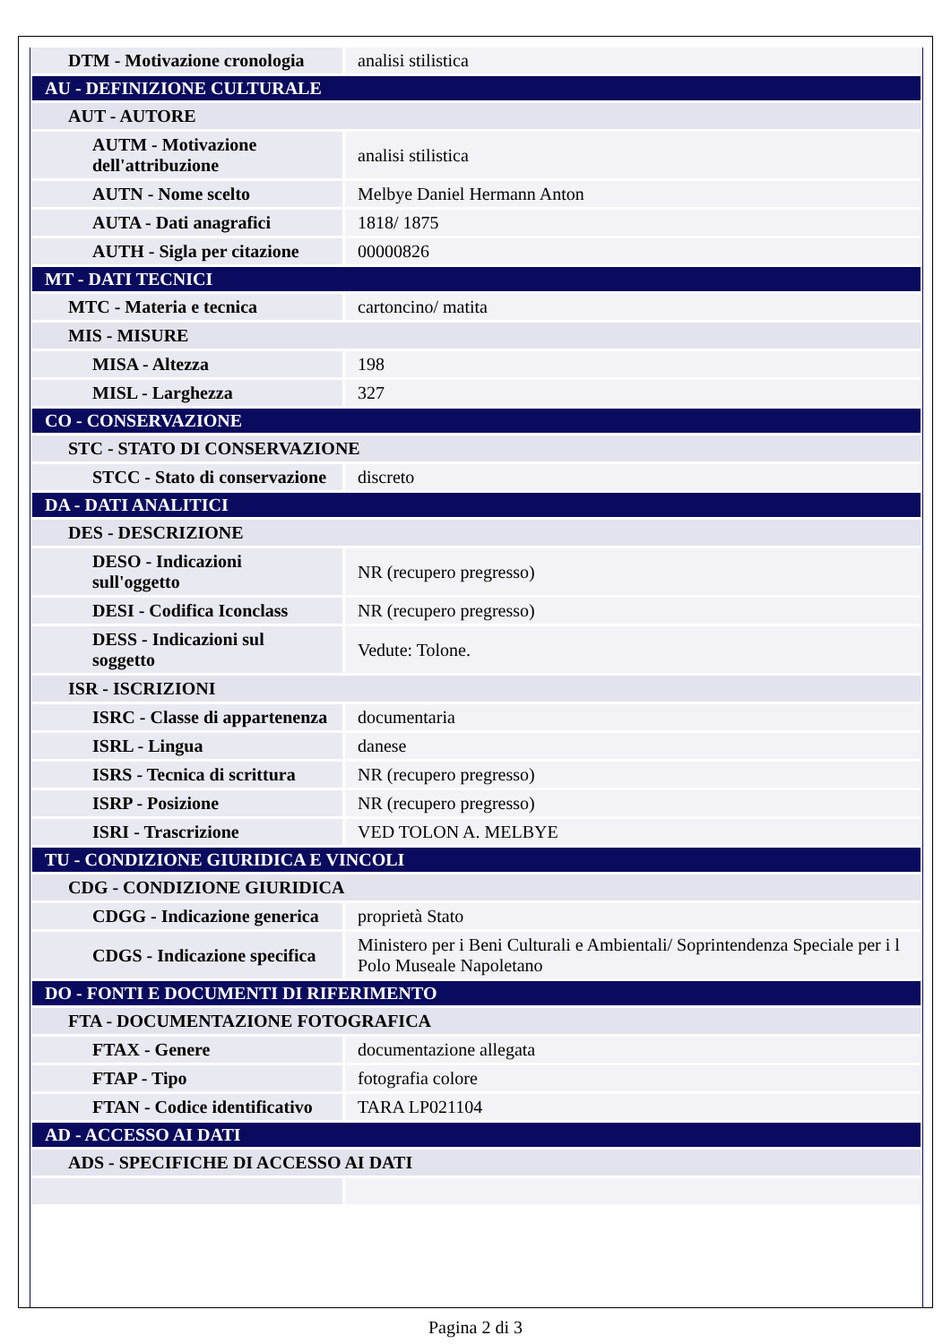| DTM - Motivazione cronologia | analisi stilistica |
| AU - DEFINIZIONE CULTURALE | |
| AUT - AUTORE | |
| AUTM - Motivazione dell'attribuzione | analisi stilistica |
| AUTN - Nome scelto | Melbye Daniel Hermann Anton |
| AUTA - Dati anagrafici | 1818/ 1875 |
| AUTH - Sigla per citazione | 00000826 |
| MT - DATI TECNICI | |
| MTC - Materia e tecnica | cartoncino/ matita |
| MIS - MISURE | |
| MISA - Altezza | 198 |
| MISL - Larghezza | 327 |
| CO - CONSERVAZIONE | |
| STC - STATO DI CONSERVAZIONE | |
| STCC - Stato di conservazione | discreto |
| DA - DATI ANALITICI | |
| DES - DESCRIZIONE | |
| DESO - Indicazioni sull'oggetto | NR (recupero pregresso) |
| DESI - Codifica Iconclass | NR (recupero pregresso) |
| DESS - Indicazioni sul soggetto | Vedute: Tolone. |
| ISR - ISCRIZIONI | |
| ISRC - Classe di appartenenza | documentaria |
| ISRL - Lingua | danese |
| ISRS - Tecnica di scrittura | NR (recupero pregresso) |
| ISRP - Posizione | NR (recupero pregresso) |
| ISRI - Trascrizione | VED TOLON A. MELBYE |
| TU - CONDIZIONE GIURIDICA E VINCOLI | |
| CDG - CONDIZIONE GIURIDICA | |
| CDGG - Indicazione generica | proprietà Stato |
| CDGS - Indicazione specifica | Ministero per i Beni Culturali e Ambientali/ Soprintendenza Speciale per i l Polo Museale Napoletano |
| DO - FONTI E DOCUMENTI DI RIFERIMENTO | |
| FTA - DOCUMENTAZIONE FOTOGRAFICA | |
| FTAX - Genere | documentazione allegata |
| FTAP - Tipo | fotografia colore |
| FTAN - Codice identificativo | TARA LP021104 |
| AD - ACCESSO AI DATI | |
| ADS - SPECIFICHE DI ACCESSO AI DATI | |
Pagina 2 di 3